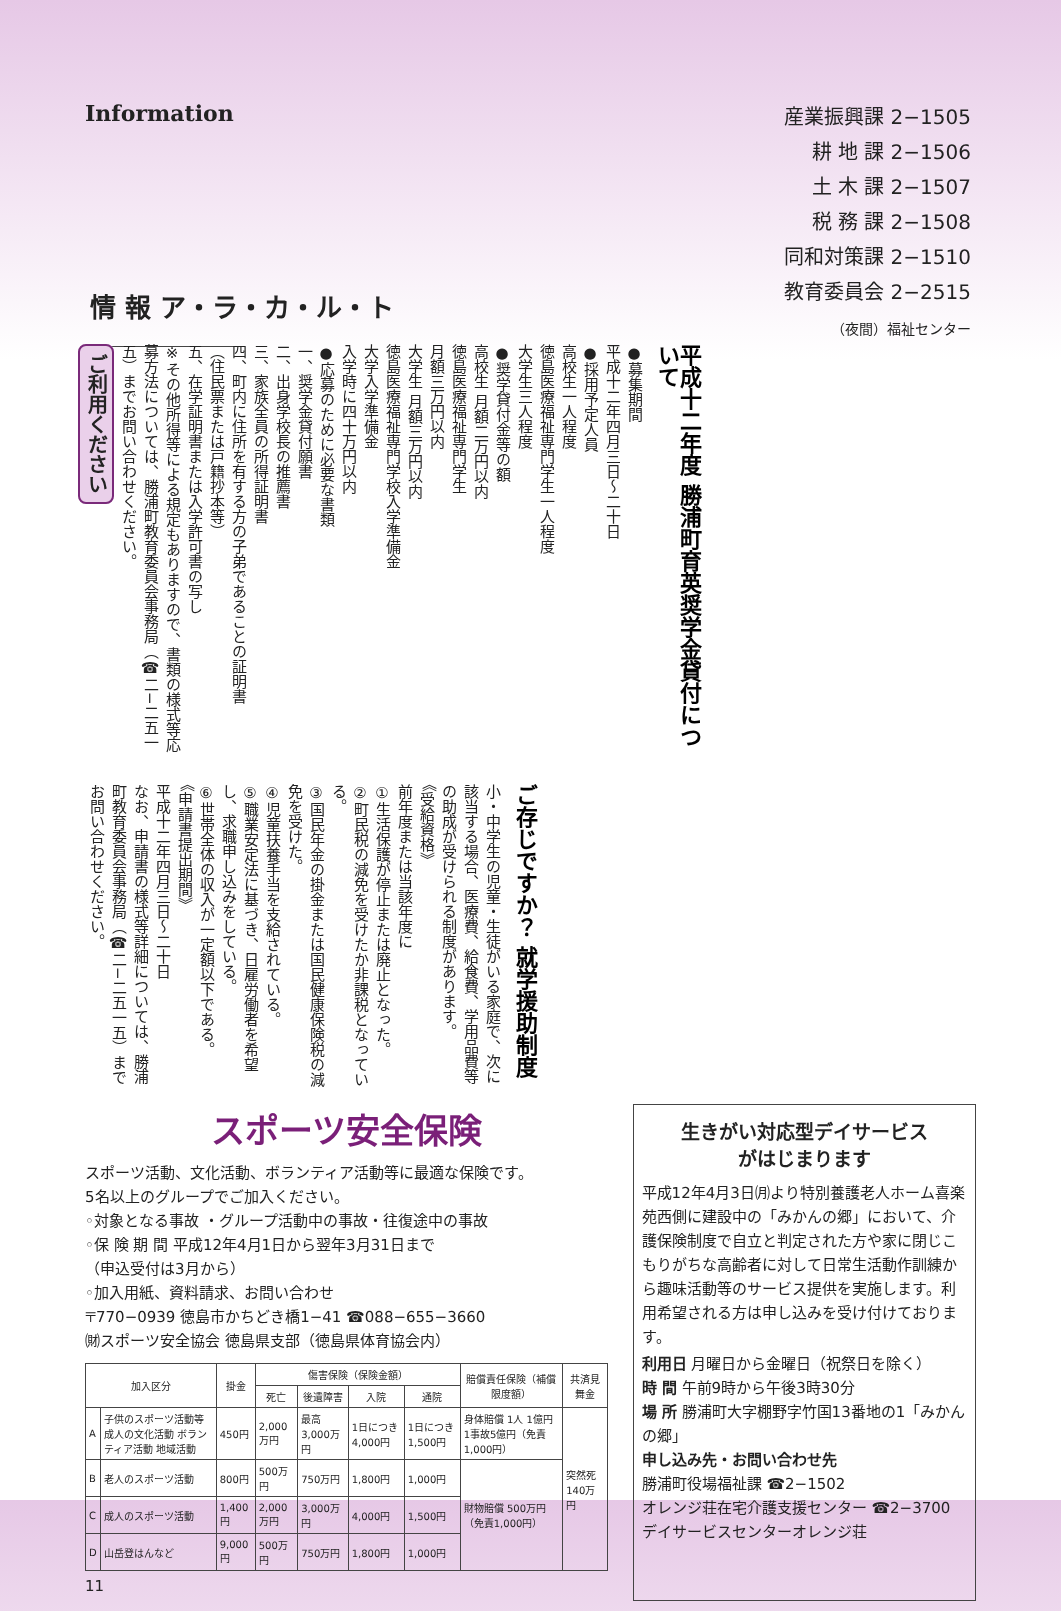Information
産業振興課 2−1505
耕 地 課 2−1506
土 木 課 2−1507
税 務 課 2−1508
同和対策課 2−1510
教育委員会 2−2515
（夜間）福祉センター
情 報 ア・ラ・カ・ル・ト
ご利用ください
平成十二年度 勝浦町育英奨学金貸付について
●募集期間
平成十二年四月三日〜二十日
●採用予定人員
高校生一人程度
徳島医療福祉専門学生一人程度
大学生三人程度
●奨学貸付金等の額
高校生 月額二万円以内
徳島医療福祉専門学生
月額三万円以内
大学生 月額三万円以内
徳島医療福祉専門学校入学準備金
大学入学準備金
入学時に四十万円以内
●応募のために必要な書類
一、奨学金貸付願書
二、出身学校長の推薦書
三、家族全員の所得証明書
四、町内に住所を有する方の子弟であることの証明書
（住民票または戸籍抄本等）
五、在学証明書または入学許可書の写し
※その他所得等による規定もありますので、書類の様式等応募方法については、勝浦町教育委員会事務局（☎二−二五一五）までお問い合わせください。
ご存じですか？ 就学援助制度
小・中学生の児童・生徒がいる家庭で、次に該当する場合、医療費、給食費、学用品費等の助成が受けられる制度があります。
《受給資格》
前年度または当該年度に
①生活保護が停止または廃止となった。
②町民税の減免を受けたか非課税となっている。
③国民年金の掛金または国民健康保険税の減免を受けた。
④児童扶養手当を支給されている。
⑤職業安定法に基づき、日雇労働者を希望し、求職申し込みをしている。
⑥世帯全体の収入が一定額以下である。
《申請書提出期間》
平成十二年四月三日〜二十日
なお、申請書の様式等詳細については、勝浦町教育委員会事務局（☎二−二五一五）までお問い合わせください。
スポーツ安全保険
スポーツ活動、文化活動、ボランティア活動等に最適な保険です。
5名以上のグループでご加入ください。
◦対象となる事故 ・グループ活動中の事故・往復途中の事故
◦保 険 期 間 平成12年4月1日から翌年3月31日まで
（申込受付は3月から）
◦加入用紙、資料請求、お問い合わせ
〒770−0939 徳島市かちどき橋1−41 ☎088−655−3660
㈶スポーツ安全協会 徳島県支部（徳島県体育協会内）
| 加入区分 | | 掛金 | 傷害保険（保険金額） | | | | 賠償責任保険（補償限度額） | 共済見舞金 |
| --- | --- | --- | --- | --- | --- | --- | --- | --- |
| | | | 死亡 | 後遺障害 | 入院 | 通院 | | |
| A | 子供のスポーツ活動等 成人の文化活動 ボランティア活動 地域活動 | 450円 | 2,000万円 | 最高 3,000万円 | 1日につき 4,000円 | 1日につき 1,500円 | 身体賠償 1人 1億円 1事故5億円（免責1,000円） | 突然死 140万円 |
| B | 老人のスポーツ活動 | 800円 | 500万円 | 750万円 | 1,800円 | 1,000円 | 財物賠償 500万円（免責1,000円） | |
| C | 成人のスポーツ活動 | 1,400円 | 2,000万円 | 3,000万円 | 4,000円 | 1,500円 | | |
| D | 山岳登はんなど | 9,000円 | 500万円 | 750万円 | 1,800円 | 1,000円 | | |
11
生きがい対応型デイサービス
がはじまります
平成12年4月3日㈪より特別養護老人ホーム喜楽苑西側に建設中の「みかんの郷」において、介護保険制度で自立と判定された方や家に閉じこもりがちな高齢者に対して日常生活動作訓練から趣味活動等のサービス提供を実施します。利用希望される方は申し込みを受け付けております。
利用日 月曜日から金曜日（祝祭日を除く）
時 間 午前9時から午後3時30分
場 所 勝浦町大字棚野字竹国13番地の1「みかんの郷」
申し込み先・お問い合わせ先
勝浦町役場福祉課 ☎2−1502
オレンジ荘在宅介護支援センター ☎2−3700
デイサービスセンターオレンジ荘